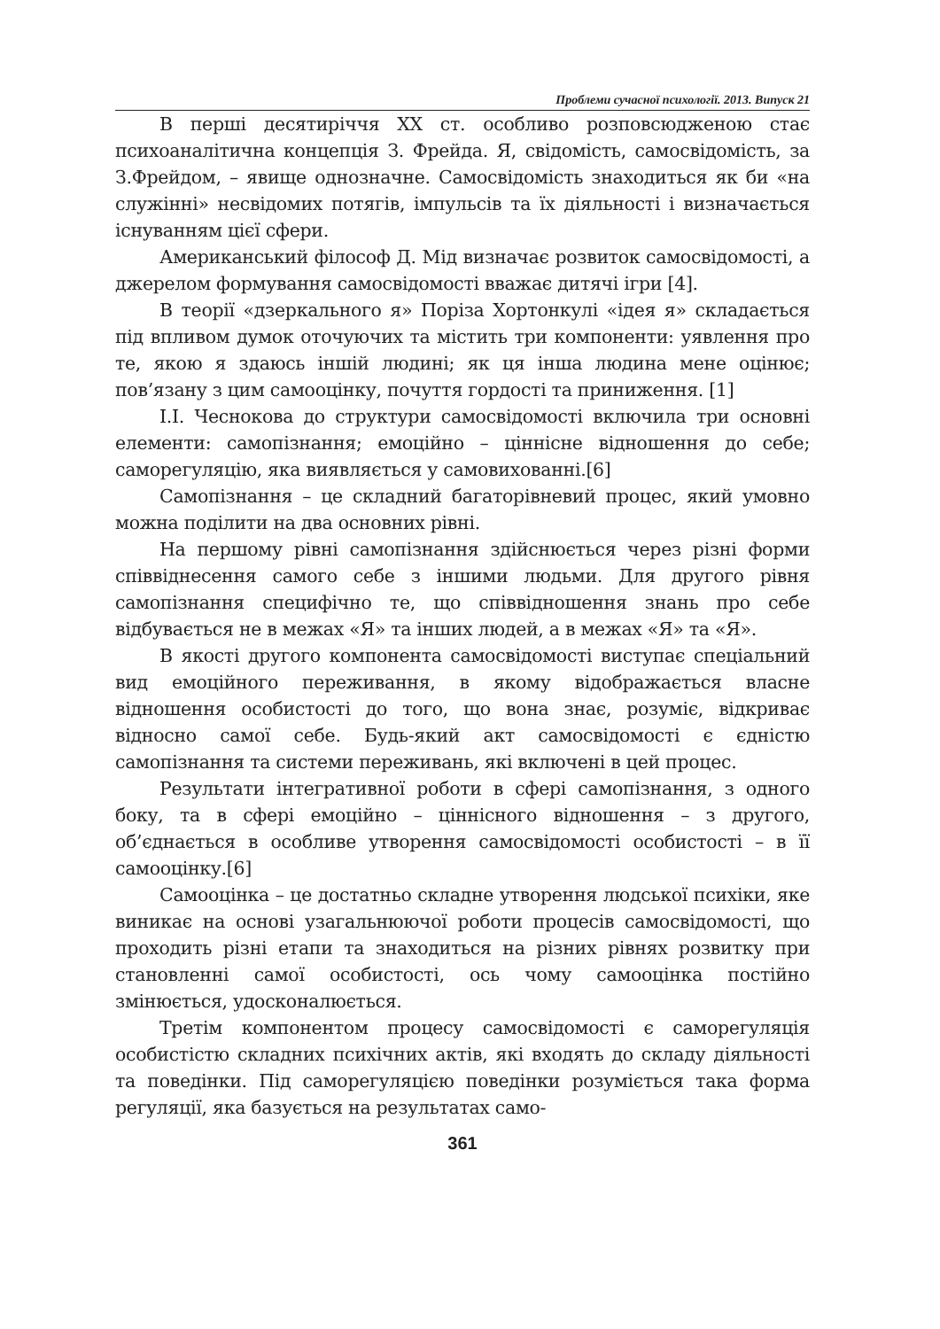Проблеми сучасної психології. 2013. Випуск 21
В перші десятиріччя ХХ ст. особливо розповсюдженою стає психоаналітична концепція З. Фрейда. Я, свідомість, самосвідомість, за З.Фрейдом, – явище однозначне. Самосвідомість знаходиться як би «на служінні» несвідомих потягів, імпульсів та їх діяльності і визначається існуванням цієї сфери.
Американський філософ Д. Мід визначає розвиток самосвідомості, а джерелом формування самосвідомості вважає дитячі ігри [4].
В теорії «дзеркального я» Поріза Хортонкулі «ідея я» складається під впливом думок оточуючих та містить три компоненти: уявлення про те, якою я здаюсь іншій людині; як ця інша людина мене оцінює; пов’язану з цим самооцінку, почуття гордості та приниження. [1]
І.І. Чеснокова до структури самосвідомості включила три основні елементи: самопізнання; емоційно – ціннісне відношення до себе; саморегуляцію, яка виявляється у самовихованні.[6]
Самопізнання – це складний багаторівневий процес, який умовно можна поділити на два основних рівні.
На першому рівні самопізнання здійснюється через різні форми співвіднесення самого себе з іншими людьми. Для другого рівня самопізнання специфічно те, що співвідношення знань про себе відбувається не в межах «Я» та інших людей, а в межах «Я» та «Я».
В якості другого компонента самосвідомості виступає спеціальний вид емоційного переживання, в якому відображається власне відношення особистості до того, що вона знає, розуміє, відкриває відносно самої себе. Будь-який акт самосвідомості є єдністю самопізнання та системи переживань, які включені в цей процес.
Результати інтегративної роботи в сфері самопізнання, з одного боку, та в сфері емоційно – ціннісного відношення – з другого, об’єднається в особливе утворення самосвідомості особистості – в її самооцінку.[6]
Самооцінка – це достатньо складне утворення людської психіки, яке виникає на основі узагальнюючої роботи процесів самосвідомості, що проходить різні етапи та знаходиться на різних рівнях розвитку при становленні самої особистості, ось чому самооцінка постійно змінюється, удосконалюється.
Третім компонентом процесу самосвідомості є саморегуляція особистістю складних психічних актів, які входять до складу діяльності та поведінки. Під саморегуляцією поведінки розуміється така форма регуляції, яка базується на результатах само-
361